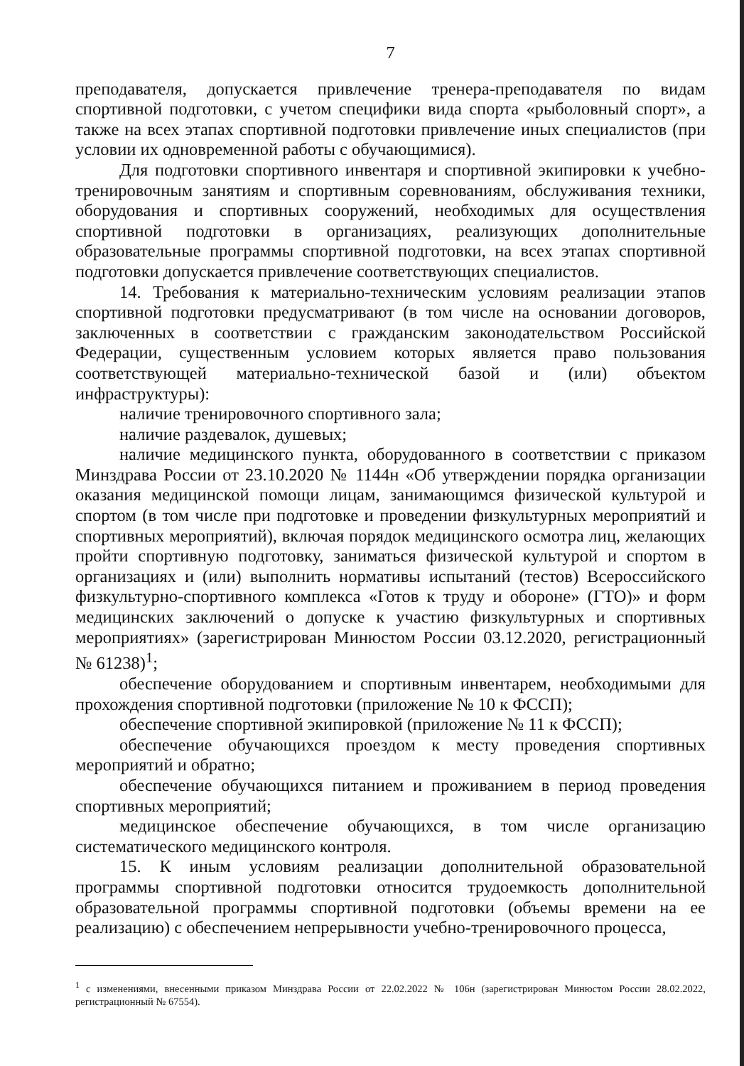7
преподавателя, допускается привлечение тренера-преподавателя по видам спортивной подготовки, с учетом специфики вида спорта «рыболовный спорт», а также на всех этапах спортивной подготовки привлечение иных специалистов (при условии их одновременной работы с обучающимися).
Для подготовки спортивного инвентаря и спортивной экипировки к учебно-тренировочным занятиям и спортивным соревнованиям, обслуживания техники, оборудования и спортивных сооружений, необходимых для осуществления спортивной подготовки в организациях, реализующих дополнительные образовательные программы спортивной подготовки, на всех этапах спортивной подготовки допускается привлечение соответствующих специалистов.
14. Требования к материально-техническим условиям реализации этапов спортивной подготовки предусматривают (в том числе на основании договоров, заключенных в соответствии с гражданским законодательством Российской Федерации, существенным условием которых является право пользования соответствующей материально-технической базой и (или) объектом инфраструктуры):
наличие тренировочного спортивного зала;
наличие раздевалок, душевых;
наличие медицинского пункта, оборудованного в соответствии с приказом Минздрава России от 23.10.2020 № 1144н «Об утверждении порядка организации оказания медицинской помощи лицам, занимающимся физической культурой и спортом (в том числе при подготовке и проведении физкультурных мероприятий и спортивных мероприятий), включая порядок медицинского осмотра лиц, желающих пройти спортивную подготовку, заниматься физической культурой и спортом в организациях и (или) выполнить нормативы испытаний (тестов) Всероссийского физкультурно-спортивного комплекса «Готов к труду и обороне» (ГТО)» и форм медицинских заключений о допуске к участию физкультурных и спортивных мероприятиях» (зарегистрирован Минюстом России 03.12.2020, регистрационный № 61238)<sup>1</sup>;
обеспечение оборудованием и спортивным инвентарем, необходимыми для прохождения спортивной подготовки (приложение № 10 к ФССП);
обеспечение спортивной экипировкой (приложение № 11 к ФССП);
обеспечение обучающихся проездом к месту проведения спортивных мероприятий и обратно;
обеспечение обучающихся питанием и проживанием в период проведения спортивных мероприятий;
медицинское обеспечение обучающихся, в том числе организацию систематического медицинского контроля.
15. К иным условиям реализации дополнительной образовательной программы спортивной подготовки относится трудоемкость дополнительной образовательной программы спортивной подготовки (объемы времени на ее реализацию) с обеспечением непрерывности учебно-тренировочного процесса,
<sup>1</sup> с изменениями, внесенными приказом Минздрава России от 22.02.2022 № 106н (зарегистрирован Минюстом России 28.02.2022, регистрационный № 67554).